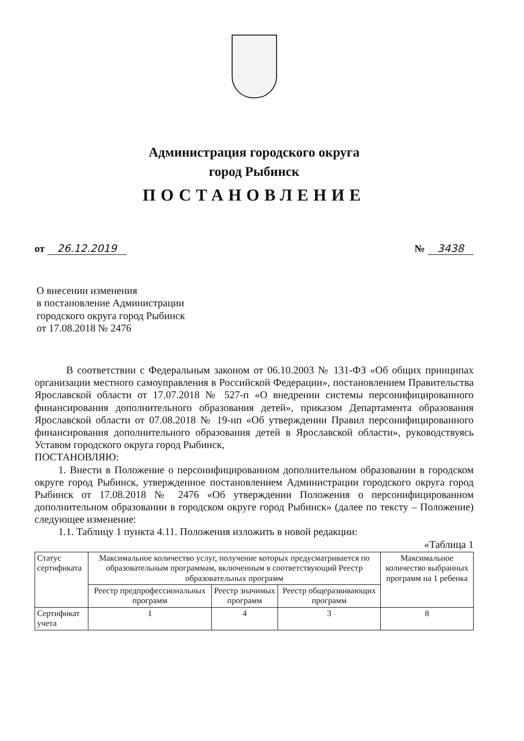Администрация городского округа
город Рыбинск
ПОСТАНОВЛЕНИЕ
от 26.12.2019 № 3438
О внесении изменения
в постановление Администрации
городского округа город Рыбинск
от 17.08.2018 № 2476
В соответствии с Федеральным законом от 06.10.2003 № 131-ФЗ «Об общих принципах организации местного самоуправления в Российской Федерации», постановлением Правительства Ярославской области от 17.07.2018 № 527-п «О внедрении системы персонифицированного финансирования дополнительного образования детей», приказом Департамента образования Ярославской области от 07.08.2018 № 19-нп «Об утверждении Правил персонифицированного финансирования дополнительного образования детей в Ярославской области», руководствуясь Уставом городского округа город Рыбинск,
ПОСТАНОВЛЯЮ:
1. Внести в Положение о персонифицированном дополнительном образовании в городском округе город Рыбинск, утвержденное постановлением Администрации городского округа город Рыбинск от 17.08.2018 № 2476 «Об утверждении Положения о персонифицированном дополнительном образовании в городском округе город Рыбинск» (далее по тексту – Положение) следующее изменение:
1.1. Таблицу 1 пункта 4.11. Положения изложить в новой редакции:
«Таблица 1
| Статус сертификата | Максимальное количество услуг, получение которых предусматривается по образовательным программам, включенным в соответствующий Реестр образовательных программ | | | Максимальное количество выбранных программ на 1 ребенка |
| --- | --- | --- | --- | --- |
| | Реестр предпрофессиональных программ | Реестр значимых программ | Реестр общеразвивающих программ | |
| Сертификат учета | 1 | 4 | 3 | 8 |